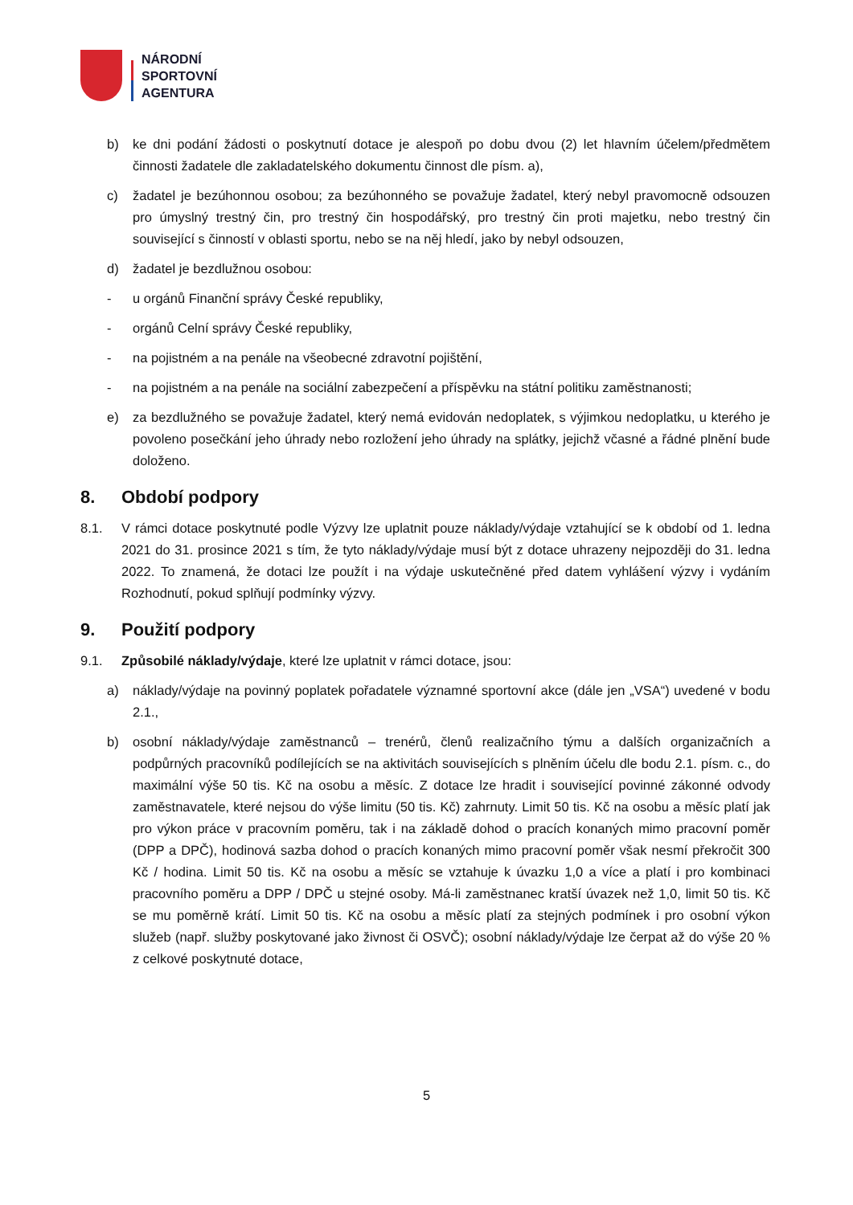NÁRODNÍ
SPORTOVNÍ
AGENTURA
b) ke dni podání žádosti o poskytnutí dotace je alespoň po dobu dvou (2) let hlavním účelem/předmětem činnosti žadatele dle zakladatelského dokumentu činnost dle písm. a),
c) žadatel je bezúhonnou osobou; za bezúhonného se považuje žadatel, který nebyl pravomocně odsouzen pro úmyslný trestný čin, pro trestný čin hospodářský, pro trestný čin proti majetku, nebo trestný čin související s činností v oblasti sportu, nebo se na něj hledí, jako by nebyl odsouzen,
d) žadatel je bezdlužnou osobou:
- u orgánů Finanční správy České republiky,
- orgánů Celní správy České republiky,
- na pojistném a na penále na všeobecné zdravotní pojištění,
- na pojistném a na penále na sociální zabezpečení a příspěvku na státní politiku zaměstnanosti;
e) za bezdlužného se považuje žadatel, který nemá evidován nedoplatek, s výjimkou nedoplatku, u kterého je povoleno posečkání jeho úhrady nebo rozložení jeho úhrady na splátky, jejichž včasné a řádné plnění bude doloženo.
8. Období podpory
8.1. V rámci dotace poskytnuté podle Výzvy lze uplatnit pouze náklady/výdaje vztahující se k období od 1. ledna 2021 do 31. prosince 2021 s tím, že tyto náklady/výdaje musí být z dotace uhrazeny nejpozději do 31. ledna 2022. To znamená, že dotaci lze použít i na výdaje uskutečněné před datem vyhlášení výzvy i vydáním Rozhodnutí, pokud splňují podmínky výzvy.
9. Použití podpory
9.1. Způsobilé náklady/výdaje, které lze uplatnit v rámci dotace, jsou:
a) náklady/výdaje na povinný poplatek pořadatele významné sportovní akce (dále jen „VSA“) uvedené v bodu 2.1.,
b) osobní náklady/výdaje zaměstnanců – trenérů, členů realizačního týmu a dalších organizačních a podpůrných pracovníků podílejících se na aktivitách souvisejících s plněním účelu dle bodu 2.1. písm. c., do maximální výše 50 tis. Kč na osobu a měsíc. Z dotace lze hradit i související povinné zákonné odvody zaměstnavatele, které nejsou do výše limitu (50 tis. Kč) zahrnuty. Limit 50 tis. Kč na osobu a měsíc platí jak pro výkon práce v pracovním poměru, tak i na základě dohod o pracích konaných mimo pracovní poměr (DPP a DPČ), hodinová sazba dohod o pracích konaných mimo pracovní poměr však nesmí překročit 300 Kč / hodina. Limit 50 tis. Kč na osobu a měsíc se vztahuje k úvazku 1,0 a více a platí i pro kombinaci pracovního poměru a DPP / DPČ u stejné osoby. Má-li zaměstnanec kratší úvazek než 1,0, limit 50 tis. Kč se mu poměrně krátí. Limit 50 tis. Kč na osobu a měsíc platí za stejných podmínek i pro osobní výkon služeb (např. služby poskytované jako živnost či OSVČ); osobní náklady/výdaje lze čerpat až do výše 20 % z celkové poskytnuté dotace,
5